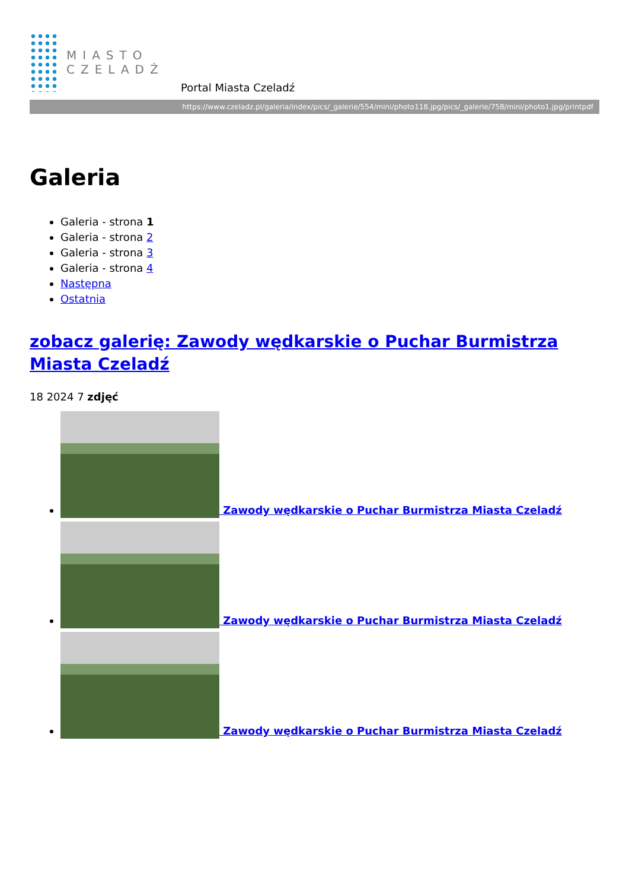MIASTO
CZELADŹ
Portal Miasta Czeladź
https://www.czeladz.pl/galeria/index/pics/_galerie/554/mini/photo118.jpg/pics/_galerie/758/mini/photo1.jpg/printpdf
Galeria
Galeria - strona 1
Galeria - strona 2
Galeria - strona 3
Galeria - strona 4
Następna
Ostatnia
zobacz galerię: Zawody wędkarskie o Puchar Burmistrza Miasta Czeladź
18 2024 7 zdjęć
Zawody wędkarskie o Puchar Burmistrza Miasta Czeladź
Zawody wędkarskie o Puchar Burmistrza Miasta Czeladź
Zawody wędkarskie o Puchar Burmistrza Miasta Czeladź